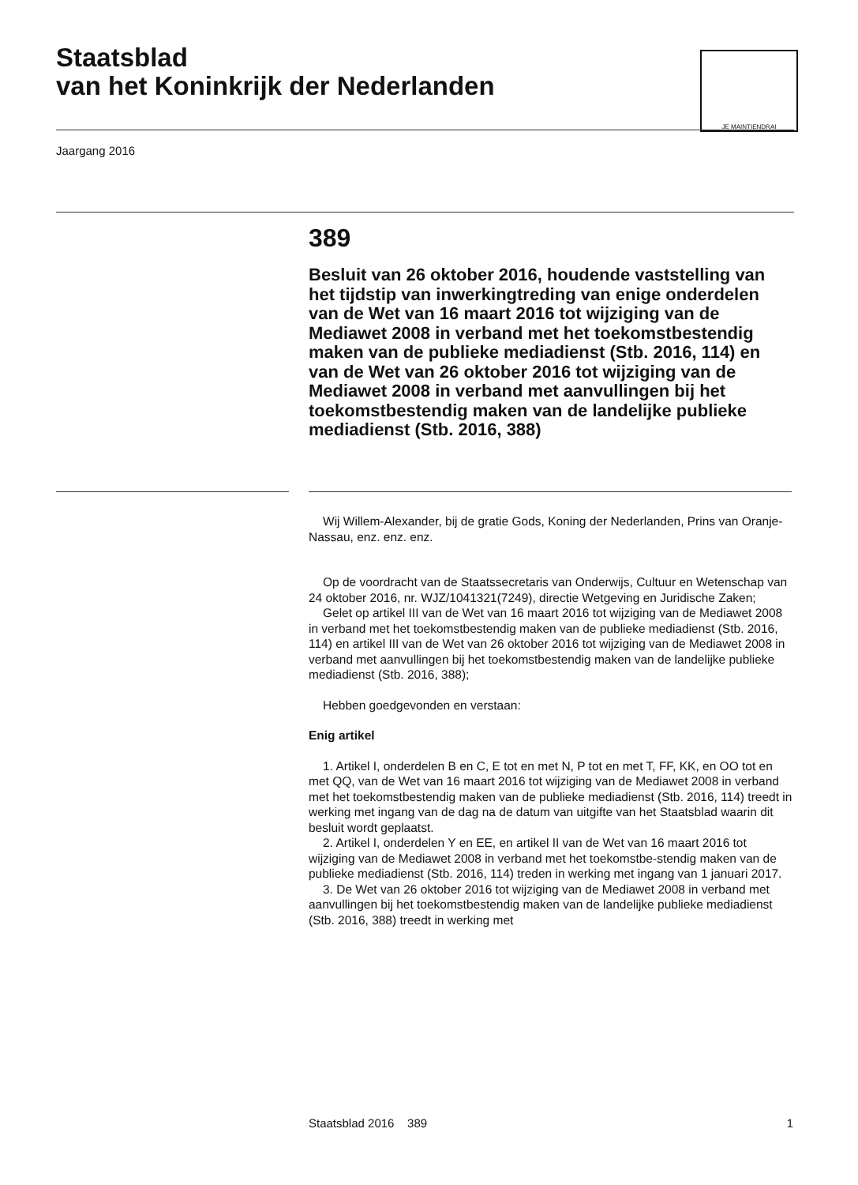Staatsblad
van het Koninkrijk der Nederlanden
JE MAINTIENDRAI
Jaargang 2016
389
Besluit van 26 oktober 2016, houdende vaststelling van het tijdstip van inwerkingtreding van enige onderdelen van de Wet van 16 maart 2016 tot wijziging van de Mediawet 2008 in verband met het toekomstbestendig maken van de publieke mediadienst (Stb. 2016, 114) en van de Wet van 26 oktober 2016 tot wijziging van de Mediawet 2008 in verband met aanvullingen bij het toekomstbestendig maken van de landelijke publieke mediadienst (Stb. 2016, 388)
Wij Willem-Alexander, bij de gratie Gods, Koning der Nederlanden, Prins van Oranje-Nassau, enz. enz. enz.
Op de voordracht van de Staatssecretaris van Onderwijs, Cultuur en Wetenschap van 24 oktober 2016, nr. WJZ/1041321(7249), directie Wetgeving en Juridische Zaken;
Gelet op artikel III van de Wet van 16 maart 2016 tot wijziging van de Mediawet 2008 in verband met het toekomstbestendig maken van de publieke mediadienst (Stb. 2016, 114) en artikel III van de Wet van 26 oktober 2016 tot wijziging van de Mediawet 2008 in verband met aanvullingen bij het toekomstbestendig maken van de landelijke publieke mediadienst (Stb. 2016, 388);
Hebben goedgevonden en verstaan:
Enig artikel
1. Artikel I, onderdelen B en C, E tot en met N, P tot en met T, FF, KK, en OO tot en met QQ, van de Wet van 16 maart 2016 tot wijziging van de Mediawet 2008 in verband met het toekomstbestendig maken van de publieke mediadienst (Stb. 2016, 114) treedt in werking met ingang van de dag na de datum van uitgifte van het Staatsblad waarin dit besluit wordt geplaatst.
2. Artikel I, onderdelen Y en EE, en artikel II van de Wet van 16 maart 2016 tot wijziging van de Mediawet 2008 in verband met het toekomstbe-stendig maken van de publieke mediadienst (Stb. 2016, 114) treden in werking met ingang van 1 januari 2017.
3. De Wet van 26 oktober 2016 tot wijziging van de Mediawet 2008 in verband met aanvullingen bij het toekomstbestendig maken van de landelijke publieke mediadienst (Stb. 2016, 388) treedt in werking met
Staatsblad 2016 389 1